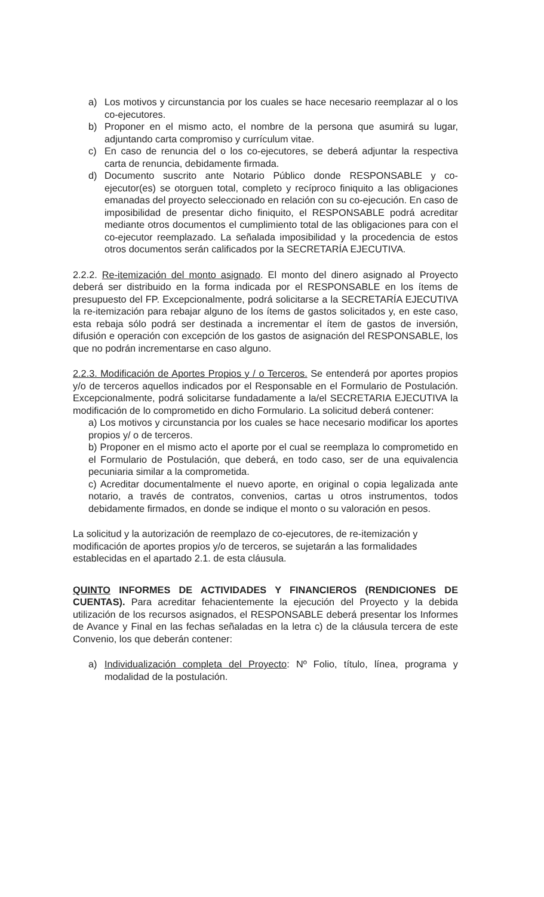a) Los motivos y circunstancia por los cuales se hace necesario reemplazar al o los co-ejecutores.
b) Proponer en el mismo acto, el nombre de la persona que asumirá su lugar, adjuntando carta compromiso y currículum vitae.
c) En caso de renuncia del o los co-ejecutores, se deberá adjuntar la respectiva carta de renuncia, debidamente firmada.
d) Documento suscrito ante Notario Público donde RESPONSABLE y co-ejecutor(es) se otorguen total, completo y recíproco finiquito a las obligaciones emanadas del proyecto seleccionado en relación con su co-ejecución. En caso de imposibilidad de presentar dicho finiquito, el RESPONSABLE podrá acreditar mediante otros documentos el cumplimiento total de las obligaciones para con el co-ejecutor reemplazado. La señalada imposibilidad y la procedencia de estos otros documentos serán calificados por la SECRETARÍA EJECUTIVA.
2.2.2. Re-itemización del monto asignado. El monto del dinero asignado al Proyecto deberá ser distribuido en la forma indicada por el RESPONSABLE en los ítems de presupuesto del FP. Excepcionalmente, podrá solicitarse a la SECRETARÍA EJECUTIVA la re-itemización para rebajar alguno de los ítems de gastos solicitados y, en este caso, esta rebaja sólo podrá ser destinada a incrementar el ítem de gastos de inversión, difusión e operación con excepción de los gastos de asignación del RESPONSABLE, los que no podrán incrementarse en caso alguno.
2.2.3. Modificación de Aportes Propios y / o Terceros. Se entenderá por aportes propios y/o de terceros aquellos indicados por el Responsable en el Formulario de Postulación. Excepcionalmente, podrá solicitarse fundadamente a la/el SECRETARIA EJECUTIVA la modificación de lo comprometido en dicho Formulario. La solicitud deberá contener:
a) Los motivos y circunstancia por los cuales se hace necesario modificar los aportes propios y/ o de terceros.
b) Proponer en el mismo acto el aporte por el cual se reemplaza lo comprometido en el Formulario de Postulación, que deberá, en todo caso, ser de una equivalencia pecuniaria similar a la comprometida.
c) Acreditar documentalmente el nuevo aporte, en original o copia legalizada ante notario, a través de contratos, convenios, cartas u otros instrumentos, todos debidamente firmados, en donde se indique el monto o su valoración en pesos.
La solicitud y la autorización de reemplazo de co-ejecutores, de re-itemización y modificación de aportes propios y/o de terceros, se sujetarán a las formalidades establecidas en el apartado 2.1. de esta cláusula.
QUINTO INFORMES DE ACTIVIDADES Y FINANCIEROS (RENDICIONES DE CUENTAS). Para acreditar fehacientemente la ejecución del Proyecto y la debida utilización de los recursos asignados, el RESPONSABLE deberá presentar los Informes de Avance y Final en las fechas señaladas en la letra c) de la cláusula tercera de este Convenio, los que deberán contener:
a) Individualización completa del Proyecto: Nº Folio, título, línea, programa y modalidad de la postulación.